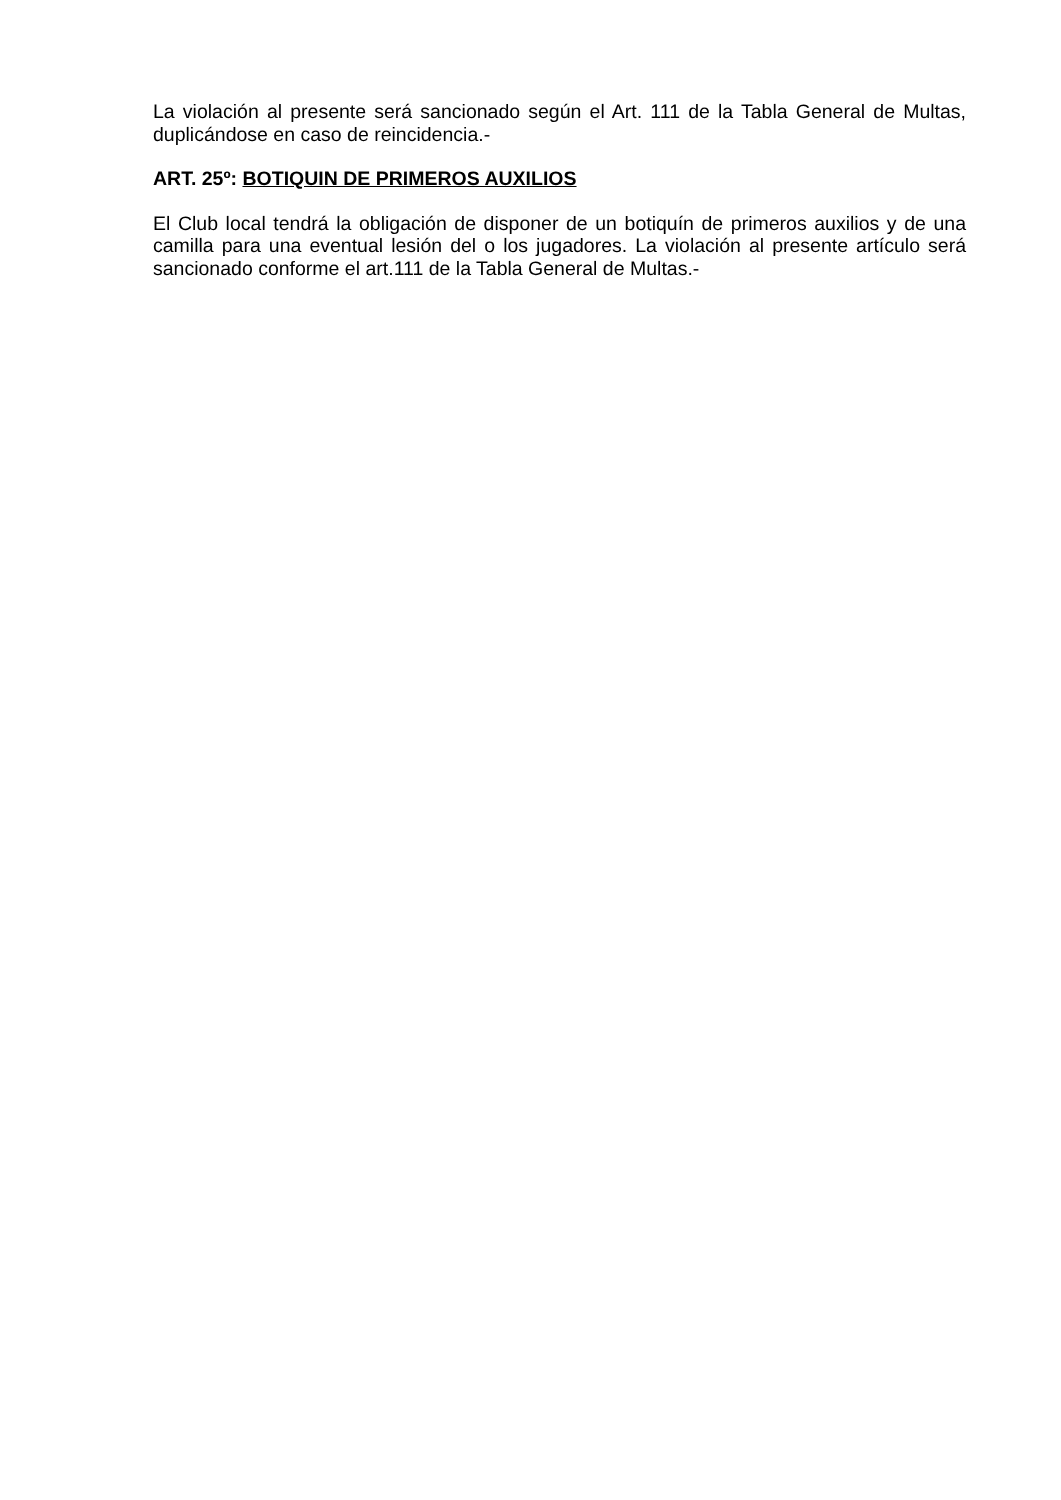La violación al presente será sancionado según el Art. 111 de la Tabla General de Multas, duplicándose en caso de reincidencia.-
ART. 25º: BOTIQUIN DE PRIMEROS AUXILIOS
El Club local tendrá la obligación de disponer de un botiquín de primeros auxilios y de una camilla para una eventual lesión del o los jugadores. La violación al presente artículo será sancionado conforme el art.111 de la Tabla General de Multas.-